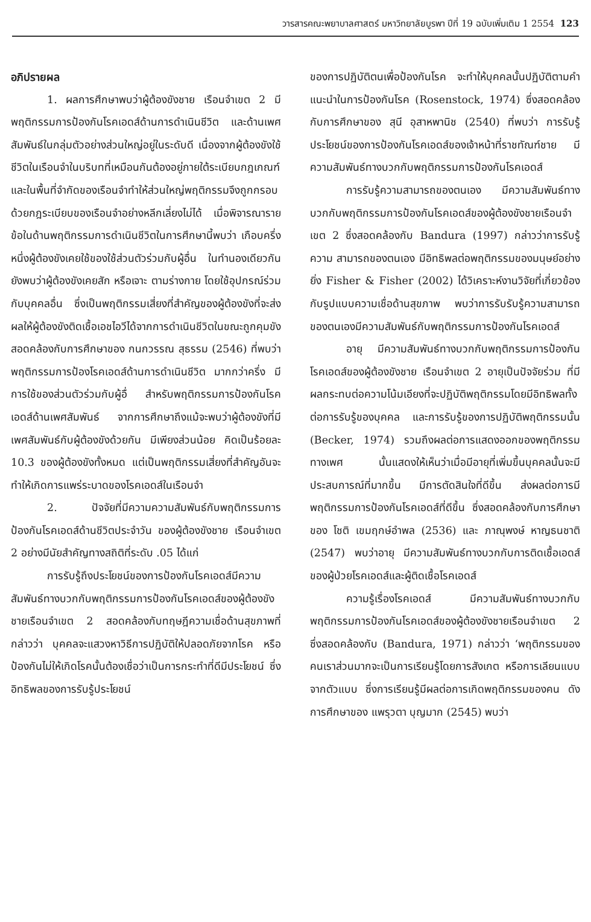วารสารคณะพยาบาลศาสตร์ มหาวิทยาลัยบูรพา ปีที่ 19 ฉบับเพิ่มเติม 1 2554 123
อภิปรายผล
1. ผลการศึกษาพบว่าผู้ต้องขังชาย เรือนจำเขต 2 มีพฤติกรรมการป้องกันโรคเอดส์ด้านการดำเนินชีวิต และด้านเพศสัมพันธ์ในกลุ่มตัวอย่างส่วนใหญ่อยู่ในระดับดี เนื่องจากผู้ต้องขังใช้ชีวิตในเรือนจำในบริบทที่เหมือนกันต้องอยู่ภายใต้ระเบียบกฎเกณฑ์ และในพื้นที่จำกัดของเรือนจำทำให้ส่วนใหญ่พฤติกรรมจึงถูกกรอบด้วยกฎระเบียบของเรือนจำอย่างหลีกเลี่ยงไม่ได้ เมื่อพิจารณารายข้อในด้านพฤติกรรมการดำเนินชีวิตในการศึกษานี้พบว่า เกือบครึ่งหนึ่งผู้ต้องขังเคยใช้ของใช้ส่วนตัวร่วมกับผู้อื่น ในทำนองเดียวกันยังพบว่าผู้ต้องขังเคยสัก หรือเจาะ ตามร่างกาย โดยใช้อุปกรณ์ร่วมกับบุคคลอื่น ซึ่งเป็นพฤติกรรมเสี่ยงที่สำคัญของผู้ต้องขังที่จะส่งผลให้ผู้ต้องขังติดเชื้อเอชไอวีได้จากการดำเนินชีวิตในขณะถูกคุมขัง สอดคล้องกับการศึกษาของ กนกวรรณ สุธรรม (2546) ที่พบว่าพฤติกรรมการป้องโรคเอดส์ด้านการดำเนินชีวิต มากกว่าครึ่ง มีการใช้ของส่วนตัวร่วมกับผู้อื่ สำหรับพฤติกรรมการป้องกันโรคเอดส์ด้านเพศสัมพันธ์ จากการศึกษาถึงแม้จะพบว่าผู้ต้องขังที่มีเพศสัมพันธ์กับผู้ต้องขังด้วยกัน มีเพียงส่วนน้อย คิดเป็นร้อยละ 10.3 ของผู้ต้องขังทั้งหมด แต่เป็นพฤติกรรมเสี่ยงที่สำคัญอันจะทำให้เกิดการแพร่ระบาดของโรคเอดส์ในเรือนจำ
2. ปัจจัยที่มีความความสัมพันธ์กับพฤติกรรมการป้องกันโรคเอดส์ด้านชีวิตประจำวัน ของผู้ต้องขังชาย เรือนจำเขต 2 อย่างมีนัยสำคัญทางสถิติที่ระดับ .05 ได้แก่
การรับรู้ถึงประโยชน์ของการป้องกันโรคเอดส์มีความสัมพันธ์ทางบวกกับพฤติกรรมการป้องกันโรคเอดส์ของผู้ต้องขังชายเรือนจำเขต 2 สอดคล้องกับทฤษฎีความเชื่อด้านสุขภาพที่กล่าวว่า บุคคลจะแสวงหาวิธีการปฏิบัติให้ปลอดภัยจากโรค หรือป้องกันไม่ให้เกิดโรคนั้นต้องเชื่อว่าเป็นการกระทำที่ดีมีประโยชน์ ซึ่งอิทธิพลของการรับรู้ประโยชน์
ของการปฏิบัติตนเพื่อป้องกันโรค จะทำให้บุคคลนั้นปฏิบัติตามคำแนะนำในการป้องกันโรค (Rosenstock, 1974) ซึ่งสอดคล้องกับการศึกษาของ สุนี อุสาหพานิช (2540) ที่พบว่า การรับรู้ประโยชน์ของการป้องกันโรคเอดส์ของเจ้าหน้าที่ราชทัณฑ์ชาย มีความสัมพันธ์ทางบวกกับพฤติกรรมการป้องกันโรคเอดส์
การรับรู้ความสามารถของตนเอง มีความสัมพันธ์ทางบวกกับพฤติกรรมการป้องกันโรคเอดส์ของผู้ต้องขังชายเรือนจำเขต 2 ซึ่งสอดคล้องกับ Bandura (1997) กล่าวว่าการรับรู้ความ สามารถของตนเอง มีอิทธิพลต่อพฤติกรรมของมนุษย์อย่างยิ่ง Fisher & Fisher (2002) ได้วิเคราะห์งานวิจัยที่เกี่ยวข้องกับรูปแบบความเชื่อด้านสุขภาพ พบว่าการรับรับรู้ความสามารถของตนเองมีความสัมพันธ์กับพฤติกรรมการป้องกันโรคเอดส์
อายุ มีความสัมพันธ์ทางบวกกับพฤติกรรมการป้องกันโรคเอดส์ของผู้ต้องขังชาย เรือนจำเขต 2 อายุเป็นปัจจัยร่วม ที่มีผลกระทบต่อความโน้มเอียงที่จะปฏิบัติพฤติกรรมโดยมีอิทธิพลทั้งต่อการรับรู้ของบุคคล และการรับรู้ของการปฏิบัติพฤติกรรมนั้น (Becker, 1974) รวมถึงผลต่อการแสดงออกของพฤติกรรมทางเพศ นั้นแสดงให้เห็นว่าเมื่อมีอายุที่เพิ่มขึ้นบุคคลนั้นจะมีประสบการณ์ที่มากขึ้น มีการตัดสินใจที่ดีขึ้น ส่งผลต่อการมีพฤติกรรมการป้องกันโรคเอดส์ที่ดีขึ้น ซึ่งสอดคล้องกับการศึกษาของ โชติ เขมฤกษ์อำพล (2536) และ ภาณุพงษ์ หาญธนชาติ (2547) พบว่าอายุ มีความสัมพันธ์ทางบวกกับการติดเชื้อเอดส์ของผู้ป่วยโรคเอดส์และผู้ติดเชื้อโรคเอดส์
ความรู้เรื่องโรคเอดส์ มีความสัมพันธ์ทางบวกกับพฤติกรรมการป้องกันโรคเอดส์ของผู้ต้องขังชายเรือนจำเขต 2 ซึ่งสอดคล้องกับ (Bandura, 1971) กล่าวว่า ‘พฤติกรรมของคนเราส่วนมากจะเป็นการเรียนรู้โดยการสังเกต หรือการเลียนแบบจากตัวแบบ ซึ่งการเรียนรู้มีผลต่อการเกิดพฤติกรรมของคน ดังการศึกษาของ แพรุวตา บุญมาก (2545) พบว่า